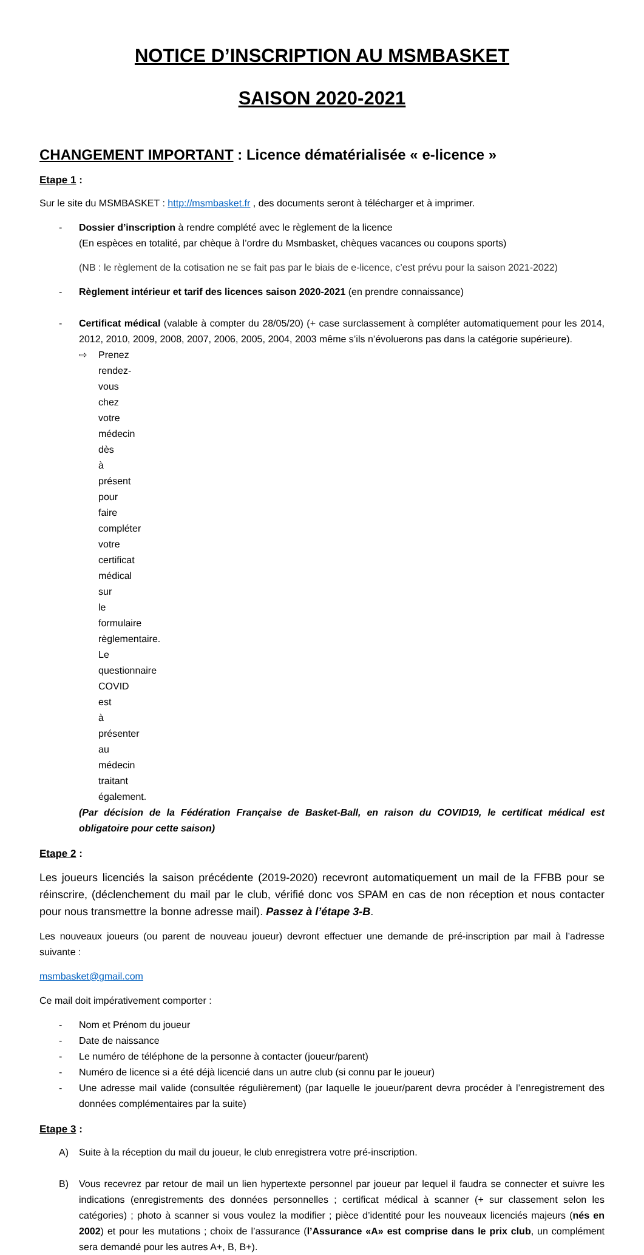NOTICE D’INSCRIPTION AU MSMBASKET
SAISON 2020-2021
CHANGEMENT IMPORTANT : Licence dématérialisée « e-licence »
Etape 1 :
Sur le site du MSMBASKET : http://msmbasket.fr , des documents seront à télécharger et à imprimer.
- Dossier d’inscription à rendre complété avec le règlement de la licence
(En espèces en totalité, par chèque à l’ordre du Msmbasket, chèques vacances ou coupons sports)
(NB : le règlement de la cotisation ne se fait pas par le biais de e-licence, c’est prévu pour la saison 2021-2022)
- Règlement intérieur et tarif des licences saison 2020-2021 (en prendre connaissance)
- Certificat médical (valable à compter du 28/05/20) (+ case surclassement à compléter automatiquement pour les 2014, 2012, 2010, 2009, 2008, 2007, 2006, 2005, 2004, 2003 même s’ils n’évoluerons pas dans la catégorie supérieure).
⇨ Prenez rendez-vous chez votre médecin dès à présent pour faire compléter votre certificat médical sur le formulaire règlementaire. Le questionnaire COVID est à présenter au médecin traitant également.
(Par décision de la Fédération Française de Basket-Ball, en raison du COVID19, le certificat médical est obligatoire pour cette saison)
Etape 2 :
Les joueurs licenciés la saison précédente (2019-2020) recevront automatiquement un mail de la FFBB pour se réinscrire, (déclenchement du mail par le club, vérifié donc vos SPAM en cas de non réception et nous contacter pour nous transmettre la bonne adresse mail). Passez à l’étape 3-B.
Les nouveaux joueurs (ou parent de nouveau joueur) devront effectuer une demande de pré-inscription par mail à l’adresse suivante :
msmbasket@gmail.com
Ce mail doit impérativement comporter :
- Nom et Prénom du joueur
- Date de naissance
- Le numéro de téléphone de la personne à contacter (joueur/parent)
- Numéro de licence si a été déjà licencié dans un autre club (si connu par le joueur)
- Une adresse mail valide (consultée régulièrement) (par laquelle le joueur/parent devra procéder à l’enregistrement des données complémentaires par la suite)
Etape 3 :
A) Suite à la réception du mail du joueur, le club enregistrera votre pré-inscription.
B) Vous recevrez par retour de mail un lien hypertexte personnel par joueur par lequel il faudra se connecter et suivre les indications (enregistrements des données personnelles ; certificat médical à scanner (+ sur classement selon les catégories) ; photo à scanner si vous voulez la modifier ; pièce d’identité pour les nouveaux licenciés majeurs (nés en 2002) et pour les mutations ; choix de l’assurance (l’Assurance «A» est comprise dans le prix club, un complément sera demandé pour les autres A+, B, B+).